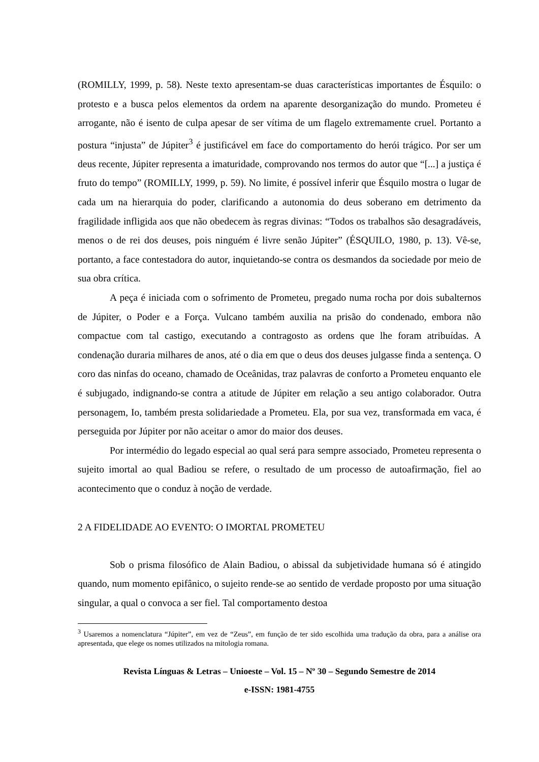(ROMILLY, 1999, p. 58). Neste texto apresentam-se duas características importantes de Ésquilo: o protesto e a busca pelos elementos da ordem na aparente desorganização do mundo. Prometeu é arrogante, não é isento de culpa apesar de ser vítima de um flagelo extremamente cruel. Portanto a postura “injusta” de Júpiter<sup>3</sup> é justificável em face do comportamento do herói trágico. Por ser um deus recente, Júpiter representa a imaturidade, comprovando nos termos do autor que “[...] a justiça é fruto do tempo” (ROMILLY, 1999, p. 59). No limite, é possível inferir que Ésquilo mostra o lugar de cada um na hierarquia do poder, clarificando a autonomia do deus soberano em detrimento da fragilidade infligida aos que não obedecem às regras divinas: “Todos os trabalhos são desagradáveis, menos o de rei dos deuses, pois ninguém é livre senão Júpiter” (ÉSQUILO, 1980, p. 13). Vê-se, portanto, a face contestadora do autor, inquietando-se contra os desmandos da sociedade por meio de sua obra crítica.
A peça é iniciada com o sofrimento de Prometeu, pregado numa rocha por dois subalternos de Júpiter, o Poder e a Força. Vulcano também auxilia na prisão do condenado, embora não compactue com tal castigo, executando a contragosto as ordens que lhe foram atribuídas. A condenação duraria milhares de anos, até o dia em que o deus dos deuses julgasse finda a sentença. O coro das ninfas do oceano, chamado de Oceânidas, traz palavras de conforto a Prometeu enquanto ele é subjugado, indignando-se contra a atitude de Júpiter em relação a seu antigo colaborador. Outra personagem, Io, também presta solidariedade a Prometeu. Ela, por sua vez, transformada em vaca, é perseguida por Júpiter por não aceitar o amor do maior dos deuses.
Por intermédio do legado especial ao qual será para sempre associado, Prometeu representa o sujeito imortal ao qual Badiou se refere, o resultado de um processo de autoafirmação, fiel ao acontecimento que o conduz à noção de verdade.
2 A FIDELIDADE AO EVENTO: O IMORTAL PROMETEU
Sob o prisma filosófico de Alain Badiou, o abissal da subjetividade humana só é atingido quando, num momento epifânico, o sujeito rende-se ao sentido de verdade proposto por uma situação singular, a qual o convoca a ser fiel. Tal comportamento destoa
<sup>3</sup> Usaremos a nomenclatura “Júpiter”, em vez de “Zeus”, em função de ter sido escolhida uma tradução da obra, para a análise ora apresentada, que elege os nomes utilizados na mitologia romana.
Revista Línguas & Letras – Unioeste – Vol. 15 – Nº 30 – Segundo Semestre de 2014
e-ISSN: 1981-4755